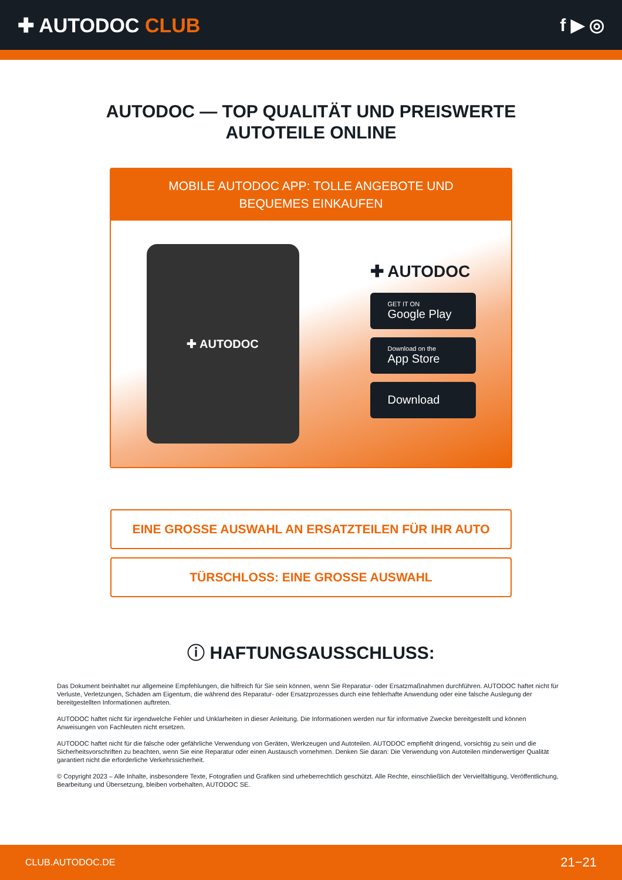✚ AUTODOC CLUB f ▶ ◎
AUTODOC — TOP QUALITÄT UND PREISWERTE
AUTOTEILE ONLINE
MOBILE AUTODOC APP: TOLLE ANGEBOTE UND BEQUEMES EINKAUFEN
✚ AUTODOC
✚ AUTODOC
GET IT ON
Google Play
Download on the
App Store
Download
EINE GROSSE AUSWAHL AN ERSATZTEILEN FÜR IHR AUTO
TÜRSCHLOSS: EINE GROSSE AUSWAHL
ⓘ HAFTUNGSAUSSCHLUSS:
Das Dokument beinhaltet nur allgemeine Empfehlungen, die hilfreich für Sie sein können, wenn Sie Reparatur- oder Ersatzmaßnahmen durchführen. AUTODOC haftet nicht für Verluste, Verletzungen, Schäden am Eigentum, die während des Reparatur- oder Ersatzprozesses durch eine fehlerhafte Anwendung oder eine falsche Auslegung der bereitgestellten Informationen auftreten.
AUTODOC haftet nicht für irgendwelche Fehler und Unklarheiten in dieser Anleitung. Die Informationen werden nur für informative Zwecke bereitgestellt und können Anweisungen von Fachleuten nicht ersetzen.
AUTODOC haftet nicht für die falsche oder gefährliche Verwendung von Geräten, Werkzeugen und Autoteilen. AUTODOC empfiehlt dringend, vorsichtig zu sein und die Sicherheitsvorschriften zu beachten, wenn Sie eine Reparatur oder einen Austausch vornehmen. Denken Sie daran: Die Verwendung von Autoteilen minderwertiger Qualität garantiert nicht die erforderliche Verkehrssicherheit.
© Copyright 2023 – Alle Inhalte, insbesondere Texte, Fotografien und Grafiken sind urheberrechtlich geschützt. Alle Rechte, einschließlich der Vervielfältigung, Veröffentlichung, Bearbeitung und Übersetzung, bleiben vorbehalten, AUTODOC SE.
CLUB.AUTODOC.DE 21−21